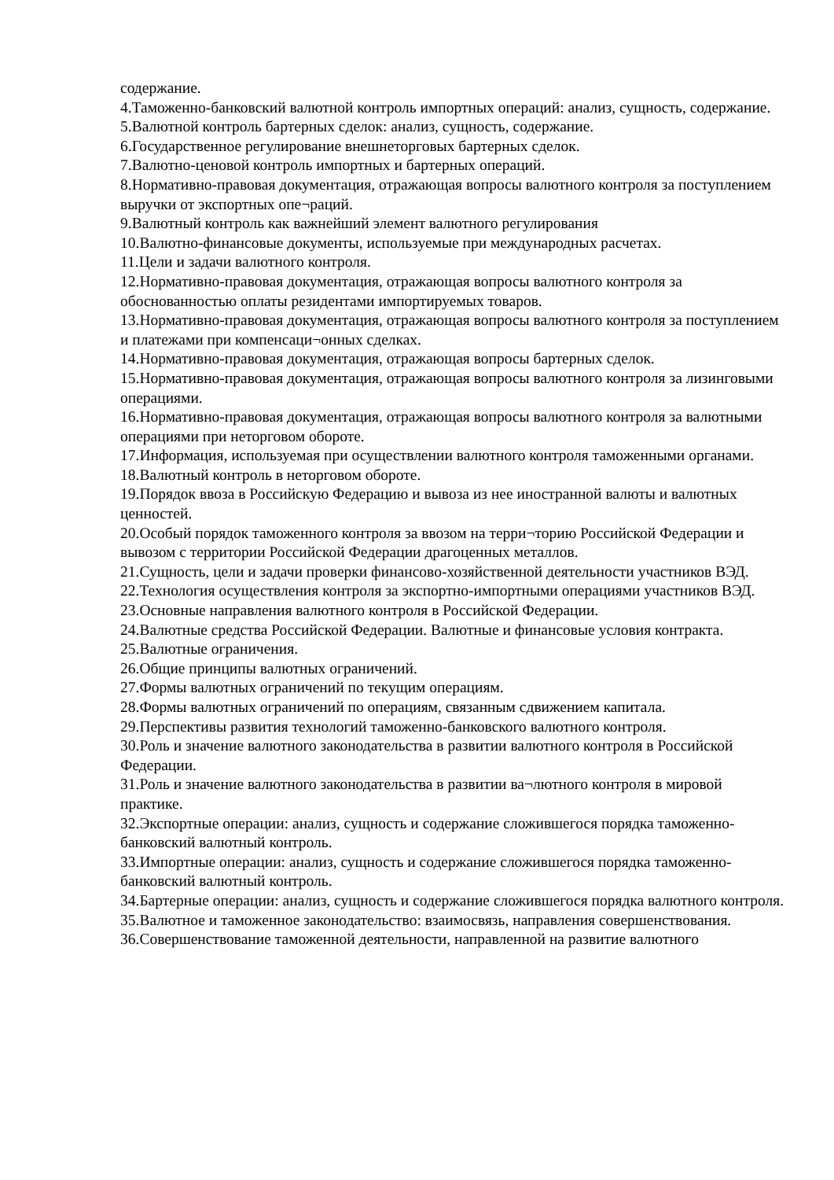содержание.
4.Таможенно-банковский валютной контроль импортных операций: анализ, сущность, содержание.
5.Валютной контроль бартерных сделок: анализ, сущность, содержание.
6.Государственное регулирование внешнеторговых бартерных сделок.
7.Валютно-ценовой контроль импортных и бартерных операций.
8.Нормативно-правовая документация, отражающая вопросы валютного контроля за поступлением выручки от экспортных опе¬раций.
9.Валютный контроль как важнейший элемент валютного регулирования
10.Валютно-финансовые документы, используемые при международных расчетах.
11.Цели и задачи валютного контроля.
12.Нормативно-правовая документация, отражающая вопросы валютного контроля за обоснованностью оплаты резидентами импортируемых товаров.
13.Нормативно-правовая документация, отражающая вопросы валютного контроля за поступлением и платежами при компенсаци¬онных сделках.
14.Нормативно-правовая документация, отражающая вопросы бартерных сделок.
15.Нормативно-правовая документация, отражающая вопросы валютного контроля за лизинговыми операциями.
16.Нормативно-правовая документация, отражающая вопросы валютного контроля за валютными операциями при неторговом обороте.
17.Информация, используемая при осуществлении валютного контроля таможенными органами.
18.Валютный контроль в неторговом обороте.
19.Порядок ввоза в Российскую Федерацию и вывоза из нее иностранной валюты и валютных ценностей.
20.Особый порядок таможенного контроля за ввозом на терри¬торию Российской Федерации и вывозом с территории Российской Федерации драгоценных металлов.
21.Сущность, цели и задачи проверки финансово-хозяйственной деятельности участников ВЭД.
22.Технология осуществления контроля за экспортно-импортными операциями участников ВЭД.
23.Основные направления валютного контроля в Российской Федерации.
24.Валютные средства Российской Федерации. Валютные и финансовые условия контракта.
25.Валютные ограничения.
26.Общие принципы валютных ограничений.
27.Формы валютных ограничений по текущим операциям.
28.Формы валютных ограничений по операциям, связанным сдвижением капитала.
29.Перспективы развития технологий таможенно-банковского валютного контроля.
30.Роль и значение валютного законодательства в развитии валютного контроля в Российской Федерации.
31.Роль и значение валютного законодательства в развитии ва¬лютного контроля в мировой практике.
32.Экспортные операции: анализ, сущность и содержание сложившегося порядка таможенно-банковский валютный контроль.
33.Импортные операции: анализ, сущность и содержание сложившегося порядка таможенно-банковский валютный контроль.
34.Бартерные операции: анализ, сущность и содержание сложившегося порядка валютного контроля.
35.Валютное и таможенное законодательство: взаимосвязь, направления совершенствования.
36.Совершенствование таможенной деятельности, направленной на развитие валютного